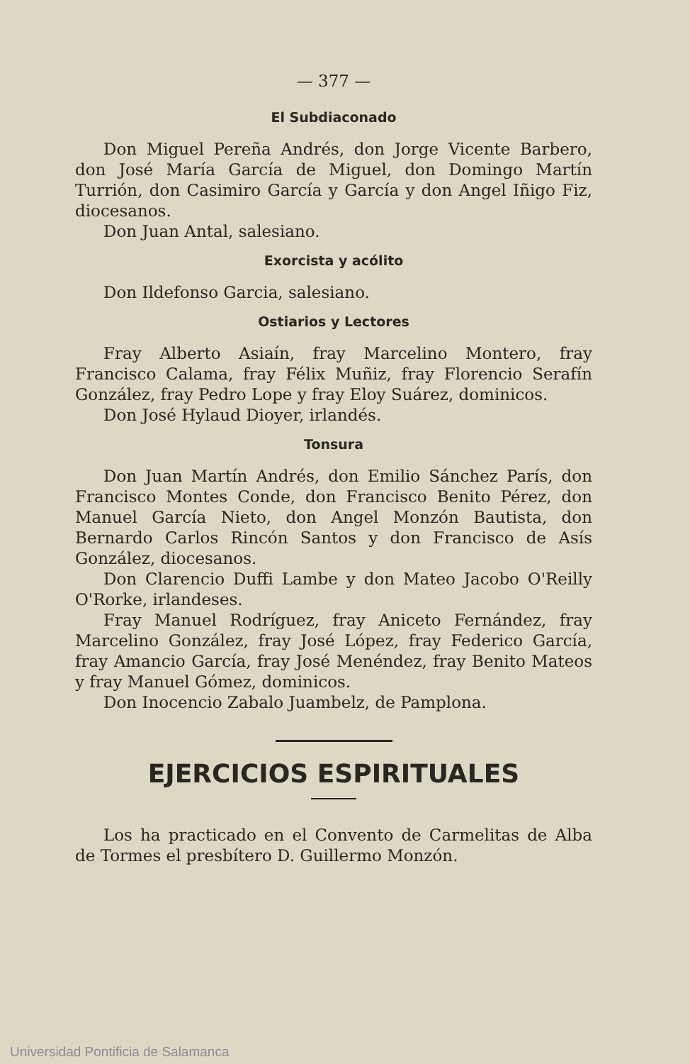— 377 —
El Subdiaconado
Don Miguel Pereña Andrés, don Jorge Vicente Barbero, don José María García de Miguel, don Domingo Martín Turrión, don Casimiro García y García y don Angel Iñigo Fiz, diocesanos.
Don Juan Antal, salesiano.
Exorcista y acólito
Don Ildefonso Garcia, salesiano.
Ostiarios y Lectores
Fray Alberto Asiaín, fray Marcelino Montero, fray Francisco Calama, fray Félix Muñiz, fray Florencio Serafín González, fray Pedro Lope y fray Eloy Suárez, dominicos.
Don José Hylaud Dioyer, irlandés.
Tonsura
Don Juan Martín Andrés, don Emilio Sánchez París, don Francisco Montes Conde, don Francisco Benito Pérez, don Manuel García Nieto, don Angel Monzón Bautista, don Bernardo Carlos Rincón Santos y don Francisco de Asís González, diocesanos.
Don Clarencio Duffi Lambe y don Mateo Jacobo O'Reilly O'Rorke, irlandeses.
Fray Manuel Rodríguez, fray Aniceto Fernández, fray Marcelino González, fray José López, fray Federico García, fray Amancio García, fray José Menéndez, fray Benito Mateos y fray Manuel Gómez, dominicos.
Don Inocencio Zabalo Juambelz, de Pamplona.
EJERCICIOS ESPIRITUALES
Los ha practicado en el Convento de Carmelitas de Alba de Tormes el presbítero D. Guillermo Monzón.
Universidad Pontificia de Salamanca